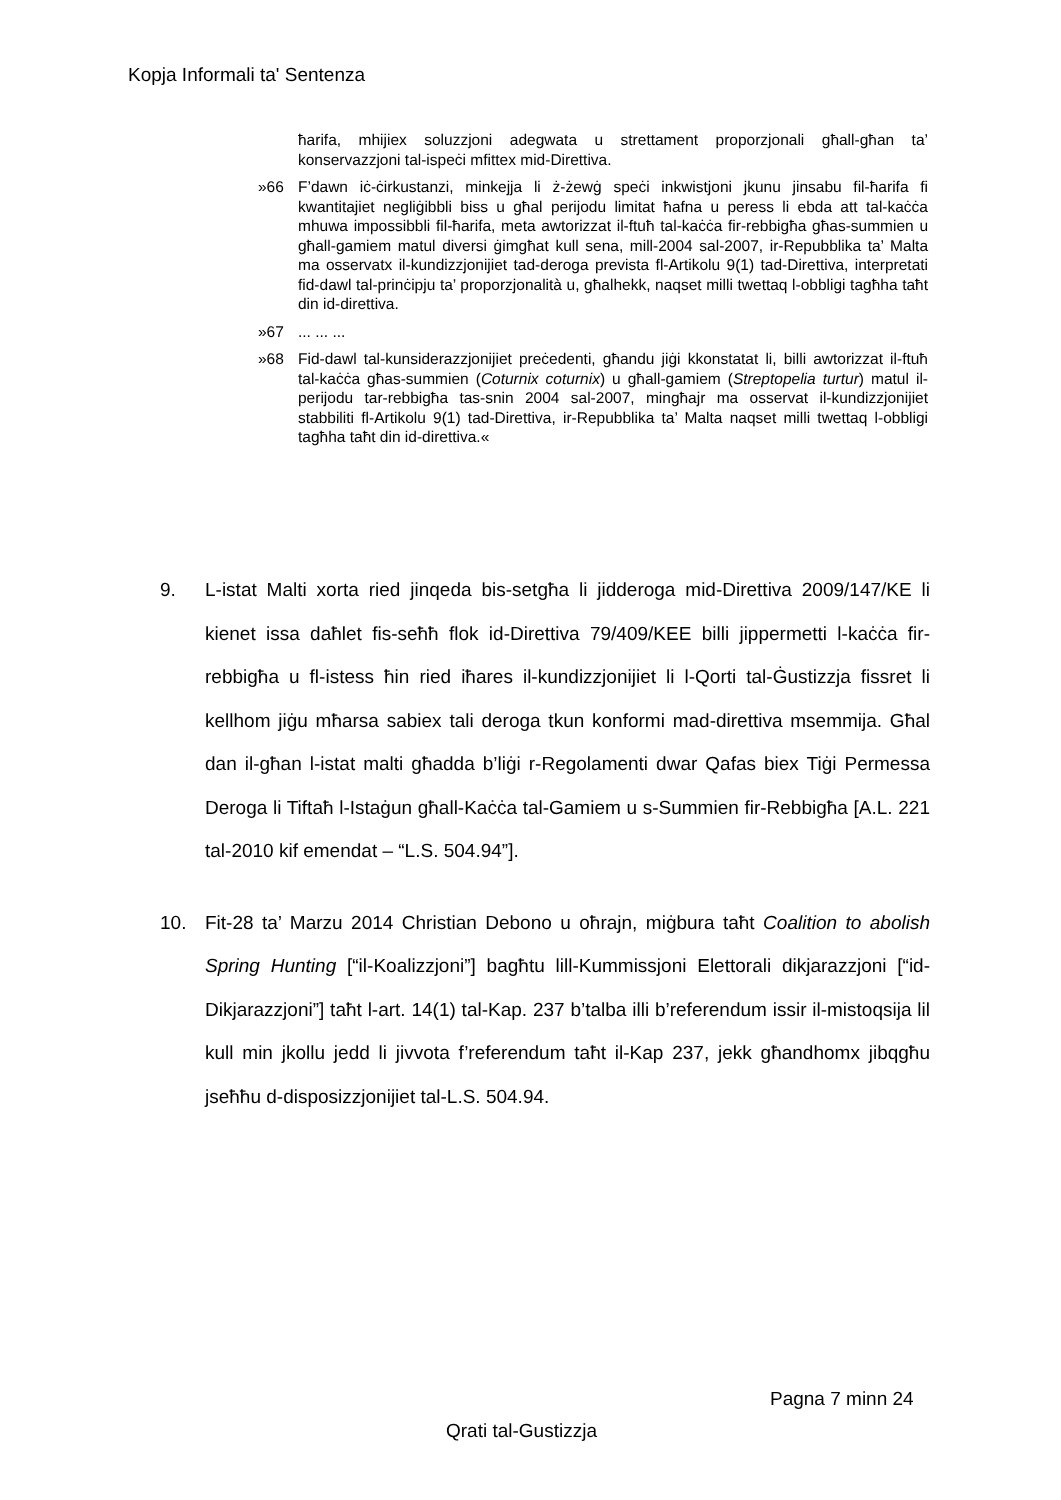Kopja Informali ta' Sentenza
ħarifa, mhijiex soluzzjoni adegwata u strettament proporzjonali għall-għan ta’ konservazzjoni tal-ispeċi mfittex mid-Direttiva.
»66 F’dawn iċ-ċirkustanzi, minkejja li ż-żewġ speċi inkwistjoni jkunu jinsabu fil-ħarifa fi kwantitajiet negliġibbli biss u għal perijodu limitat ħafna u peress li ebda att tal-kaċċa mhuwa impossibbli fil-ħarifa, meta awtorizzat il-ftuħ tal-kaċċa fir-rebbigħa għas-summien u għall-gamiem matul diversi ġimgħat kull sena, mill-2004 sal-2007, ir-Repubblika ta’ Malta ma osservatx il-kundizzjonijiet tad-deroga prevista fl-Artikolu 9(1) tad-Direttiva, interpretati fid-dawl tal-prinċipju ta’ proporzjonalità u, għalhekk, naqset milli twettaq l-obbligi tagħha taħt din id-direttiva.
»67... ... ...
»68 Fid-dawl tal-kunsiderazzjonijiet preċedenti, għandu jiġi kkonstatat li, billi awtorizzat il-ftuħ tal-kaċċa għas-summien (Coturnix coturnix) u għall-gamiem (Streptopelia turtur) matul il-perijodu tar-rebbigħa tas-snin 2004 sal-2007, mingħajr ma osservat il-kundizzjonijiet stabbiliti fl-Artikolu 9(1) tad-Direttiva, ir-Repubblika ta’ Malta naqset milli twettaq l-obbligi tagħha taħt din id-direttiva.«
9. L-istat Malti xorta ried jinqeda bis-setgħa li jidderoga mid-Direttiva 2009/147/KE li kienet issa daħlet fis-seħħ flok id-Direttiva 79/409/KEE billi jippermetti l-kaċċa fir-rebbigħa u fl-istess ħin ried iħares il-kundizzjonijiet li l-Qorti tal-Ġustizzja fissret li kellhom jiġu mħarsa sabiex tali deroga tkun konformi mad-direttiva msemmija. Għal dan il-għan l-istat malti għadda b’liġi r-Regolamenti dwar Qafas biex Tiġi Permessa Deroga li Tiftaħ l-Istaġun għall-Kaċċa tal-Gamiem u s-Summien fir-Rebbigħa [A.L. 221 tal-2010 kif emendat – “L.S. 504.94”].
10. Fit-28 ta’ Marzu 2014 Christian Debono u oħrajn, miġbura taħt Coalition to abolish Spring Hunting [“il-Koalizzjoni”] bagħtu lill-Kummissjoni Elettorali dikjarazzjoni [“id-Dikjarazzjoni”] taħt l-art. 14(1) tal-Kap. 237 b’talba illi b’referendum issir il-mistoqsija lil kull min jkollu jedd li jivvota f’referendum taħt il-Kap 237, jekk għandhomx jibqgħu jseħħu d-disposizzjonijiet tal-L.S. 504.94.
Pagna 7 minn 24
Qrati tal-Gustizzja